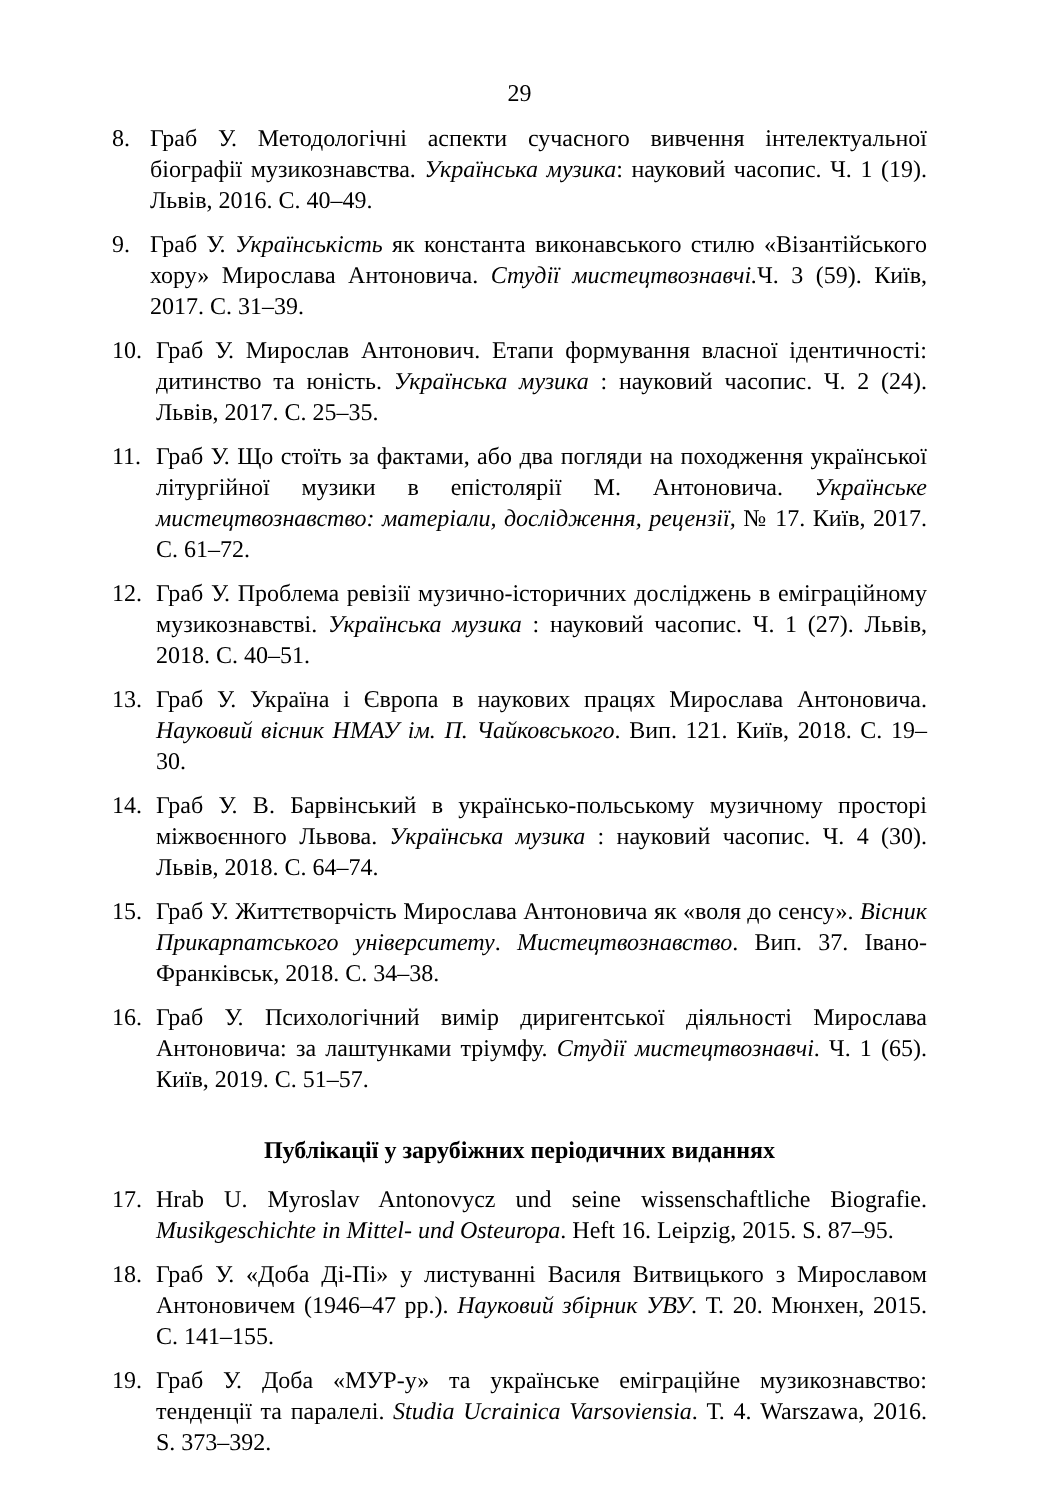29
8. Граб У. Методологічні аспекти сучасного вивчення інтелектуальної біографії музикознавства. Українська музика: науковий часопис. Ч. 1 (19). Львів, 2016. С. 40–49.
9. Граб У. Українськість як константа виконавського стилю «Візантійського хору» Мирослава Антоновича. Студії мистецтвознавчі. Ч. 3 (59). Київ, 2017. С. 31–39.
10. Граб У. Мирослав Антонович. Етапи формування власної ідентичності: дитинство та юність. Українська музика : науковий часопис. Ч. 2 (24). Львів, 2017. С. 25–35.
11. Граб У. Що стоїть за фактами, або два погляди на походження української літургійної музики в епістолярії М. Антоновича. Українське мистецтвознавство: матеріали, дослідження, рецензії, № 17. Київ, 2017. С. 61–72.
12. Граб У. Проблема ревізії музично-історичних досліджень в еміграційному музикознавстві. Українська музика : науковий часопис. Ч. 1 (27). Львів, 2018. С. 40–51.
13. Граб У. Україна і Європа в наукових працях Мирослава Антоновича. Науковий вісник НМАУ ім. П. Чайковського. Вип. 121. Київ, 2018. С. 19–30.
14. Граб У. В. Барвінський в українсько-польському музичному просторі міжвоєнного Львова. Українська музика : науковий часопис. Ч. 4 (30). Львів, 2018. С. 64–74.
15. Граб У. Життєтворчість Мирослава Антоновича як «воля до сенсу». Вісник Прикарпатського університету. Мистецтвознавство. Вип. 37. Івано-Франківськ, 2018. С. 34–38.
16. Граб У. Психологічний вимір диригентської діяльності Мирослава Антоновича: за лаштунками тріумфу. Студії мистецтвознавчі. Ч. 1 (65). Київ, 2019. С. 51–57.
Публікації у зарубіжних періодичних виданнях
17. Hrab U. Myroslav Antonovycz und seine wissenschaftliche Biografie. Musikgeschichte in Mittel- und Osteuropa. Heft 16. Leipzig, 2015. S. 87–95.
18. Граб У. «Доба Ді-Пі» у листуванні Василя Витвицького з Мирославом Антоновичем (1946–47 рр.). Науковий збірник УВУ. Т. 20. Мюнхен, 2015. С. 141–155.
19. Граб У. Доба «МУР-у» та українське еміграційне музикознавство: тенденції та паралелі. Studia Ucrainica Varsoviensia. Т. 4. Warszawa, 2016. S. 373–392.